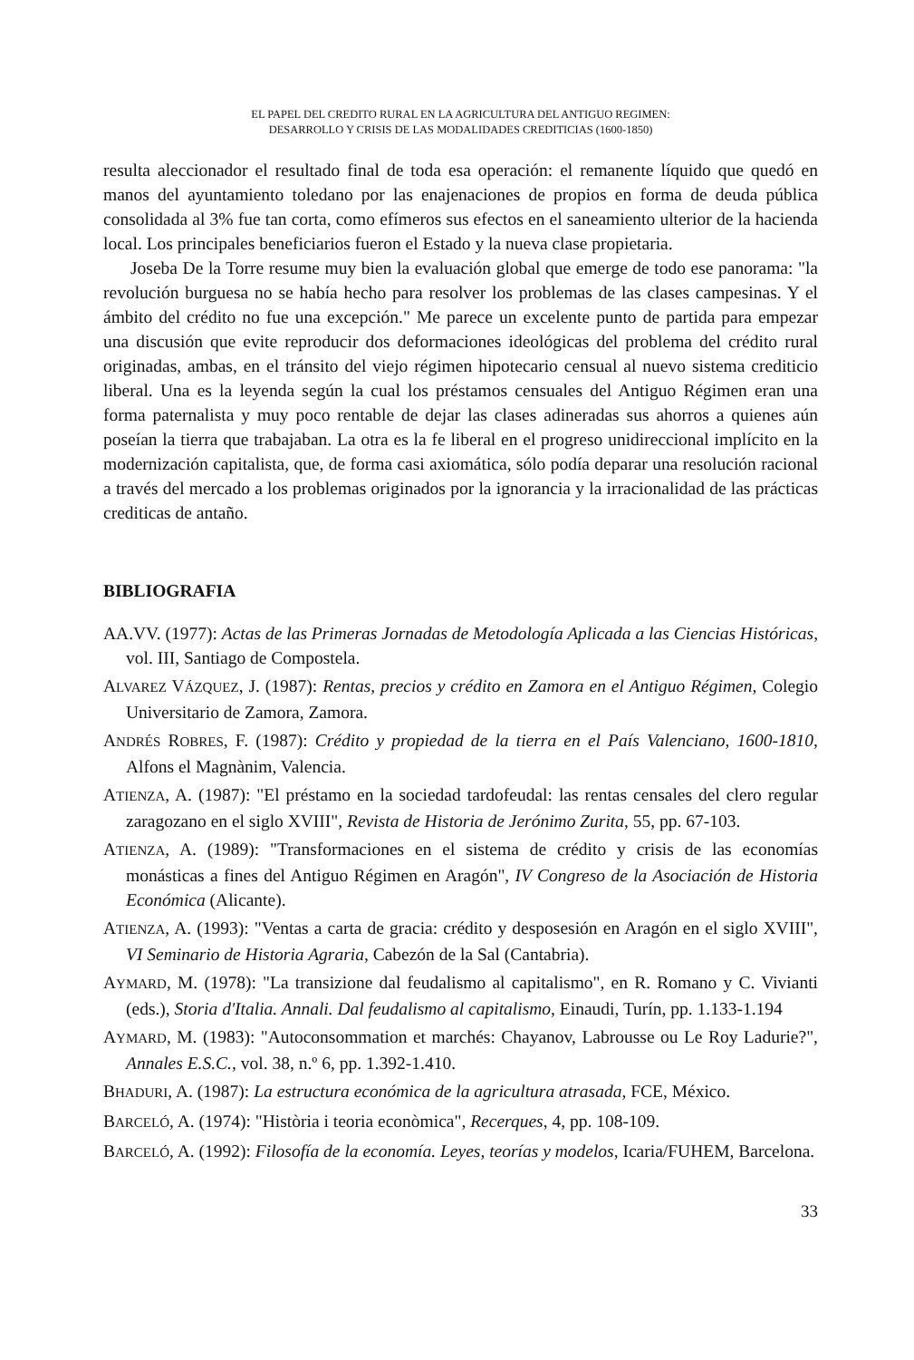EL PAPEL DEL CREDITO RURAL EN LA AGRICULTURA DEL ANTIGUO REGIMEN:
DESARROLLO Y CRISIS DE LAS MODALIDADES CREDITICIAS (1600-1850)
resulta aleccionador el resultado final de toda esa operación: el remanente líquido que quedó en manos del ayuntamiento toledano por las enajenaciones de propios en forma de deuda pública consolidada al 3% fue tan corta, como efímeros sus efectos en el saneamiento ulterior de la hacienda local. Los principales beneficiarios fueron el Estado y la nueva clase propietaria.
Joseba De la Torre resume muy bien la evaluación global que emerge de todo ese panorama: "la revolución burguesa no se había hecho para resolver los problemas de las clases campesinas. Y el ámbito del crédito no fue una excepción." Me parece un excelente punto de partida para empezar una discusión que evite reproducir dos deformaciones ideológicas del problema del crédito rural originadas, ambas, en el tránsito del viejo régimen hipotecario censual al nuevo sistema crediticio liberal. Una es la leyenda según la cual los préstamos censuales del Antiguo Régimen eran una forma paternalista y muy poco rentable de dejar las clases adineradas sus ahorros a quienes aún poseían la tierra que trabajaban. La otra es la fe liberal en el progreso unidireccional implícito en la modernización capitalista, que, de forma casi axiomática, sólo podía deparar una resolución racional a través del mercado a los problemas originados por la ignorancia y la irracionalidad de las prácticas crediticas de antaño.
BIBLIOGRAFIA
AA.VV. (1977): Actas de las Primeras Jornadas de Metodología Aplicada a las Ciencias Históricas, vol. III, Santiago de Compostela.
ALVAREZ VÁZQUEZ, J. (1987): Rentas, precios y crédito en Zamora en el Antiguo Régimen, Colegio Universitario de Zamora, Zamora.
ANDRÉS ROBRES, F. (1987): Crédito y propiedad de la tierra en el País Valenciano, 1600-1810, Alfons el Magnànim, Valencia.
ATIENZA, A. (1987): "El préstamo en la sociedad tardofeudal: las rentas censales del clero regular zaragozano en el siglo XVIII", Revista de Historia de Jerónimo Zurita, 55, pp. 67-103.
ATIENZA, A. (1989): "Transformaciones en el sistema de crédito y crisis de las economías monásticas a fines del Antiguo Régimen en Aragón", IV Congreso de la Asociación de Historia Económica (Alicante).
ATIENZA, A. (1993): "Ventas a carta de gracia: crédito y desposesión en Aragón en el siglo XVIII", VI Seminario de Historia Agraria, Cabezón de la Sal (Cantabria).
AYMARD, M. (1978): "La transizione dal feudalismo al capitalismo", en R. Romano y C. Vivianti (eds.), Storia d'Italia. Annali. Dal feudalismo al capitalismo, Einaudi, Turín, pp. 1.133-1.194
AYMARD, M. (1983): "Autoconsommation et marchés: Chayanov, Labrousse ou Le Roy Ladurie?", Annales E.S.C., vol. 38, n.º 6, pp. 1.392-1.410.
BHADURI, A. (1987): La estructura económica de la agricultura atrasada, FCE, México.
BARCELÓ, A. (1974): "Història i teoria econòmica", Recerques, 4, pp. 108-109.
BARCELÓ, A. (1992): Filosofía de la economía. Leyes, teorías y modelos, Icaria/FUHEM, Barcelona.
33